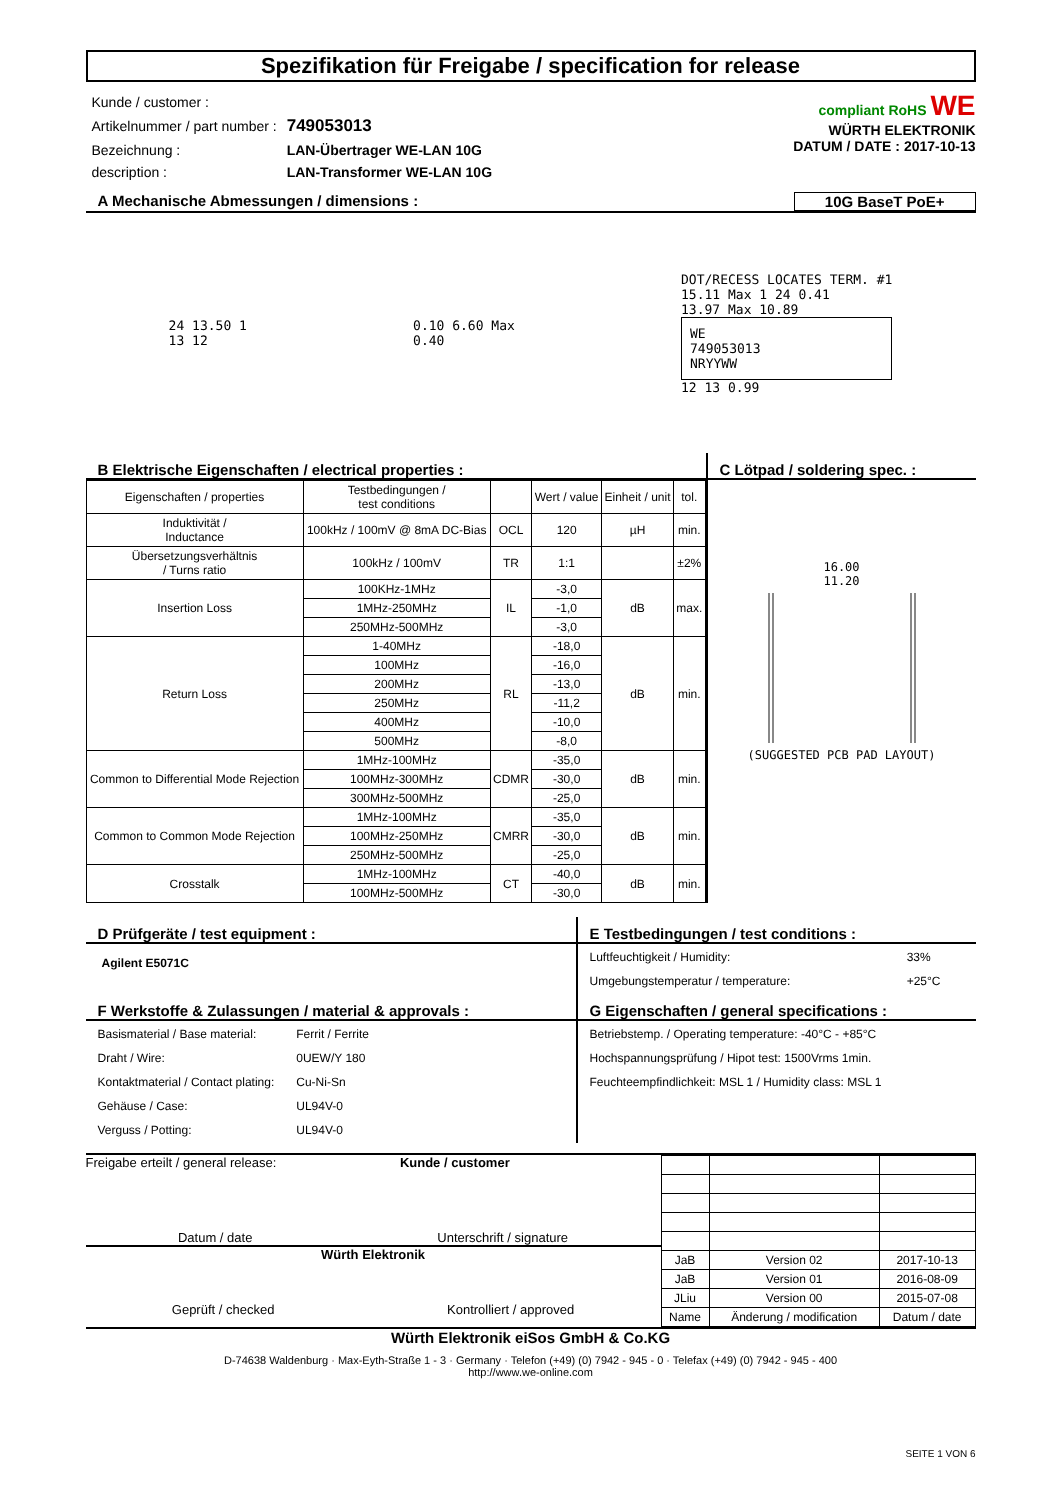Spezifikation für Freigabe / specification for release
| Kunde / customer : | |
| Artikelnummer / part number : | 749053013 |
| Bezeichnung : | LAN-Übertrager WE-LAN 10G |
| description : | LAN-Transformer WE-LAN 10G |
compliant RoHS WE
WÜRTH ELEKTRONIK
DATUM / DATE : 2017-10-13
A Mechanische Abmessungen / dimensions : 10G BaseT PoE+
24 13.50 1
13 12
0.10 6.60 Max
0.40
DOT/RECESS LOCATES TERM. #1
15.11 Max 1 24 0.41
13.97 Max 10.89
WE
749053013
NRYYWW
12 13 0.99
B Elektrische Eigenschaften / electrical properties :
| Eigenschaften / properties | Testbedingungen / test conditions | | Wert / value | Einheit / unit | tol. |
| --- | --- | --- | --- | --- | --- |
| Induktivität / Inductance | 100kHz / 100mV @ 8mA DC-Bias | OCL | 120 | µH | min. |
| Übersetzungsverhältnis / Turns ratio | 100kHz / 100mV | TR | 1:1 | | ±2% |
| Insertion Loss | 100KHz-1MHz | IL | -3,0 | dB | max. |
| | 1MHz-250MHz | | -1,0 | | |
| | 250MHz-500MHz | | -3,0 | | |
| Return Loss | 1-40MHz | RL | -18,0 | dB | min. |
| | 100MHz | | -16,0 | | |
| | 200MHz | | -13,0 | | |
| | 250MHz | | -11,2 | | |
| | 400MHz | | -10,0 | | |
| | 500MHz | | -8,0 | | |
| Common to Differential Mode Rejection | 1MHz-100MHz | CDMR | -35,0 | dB | min. |
| | 100MHz-300MHz | | -30,0 | | |
| | 300MHz-500MHz | | -25,0 | | |
| Common to Common Mode Rejection | 1MHz-100MHz | CMRR | -35,0 | dB | min. |
| | 100MHz-250MHz | | -30,0 | | |
| | 250MHz-500MHz | | -25,0 | | |
| Crosstalk | 1MHz-100MHz | CT | -40,0 | dB | min. |
| | 100MHz-500MHz | | -30,0 | | |
C Lötpad / soldering spec. :
16.00
11.20
(SUGGESTED PCB PAD LAYOUT)
D Prüfgeräte / test equipment :
Agilent E5071C
E Testbedingungen / test conditions :
| Luftfeuchtigkeit / Humidity: | 33% |
| Umgebungstemperatur / temperature: | +25°C |
F Werkstoffe & Zulassungen / material & approvals :
| Basismaterial / Base material: | Ferrit / Ferrite |
| Draht / Wire: | 0UEW/Y 180 |
| Kontaktmaterial / Contact plating: | Cu-Ni-Sn |
| Gehäuse / Case: | UL94V-0 |
| Verguss / Potting: | UL94V-0 |
G Eigenschaften / general specifications :
| Betriebstemp. / Operating temperature: -40°C - +85°C |
| Hochspannungsprüfung / Hipot test: 1500Vrms 1min. |
| Feuchteempfindlichkeit: MSL 1 / Humidity class: MSL 1 |
Freigabe erteilt / general release: Kunde / customer
Datum / date Unterschrift / signature
Würth Elektronik
Geprüft / checked Kontrolliert / approved
| JaB | Version 02 | 2017-10-13 |
| JaB | Version 01 | 2016-08-09 |
| JLiu | Version 00 | 2015-07-08 |
| Name | Änderung / modification | Datum / date |
Würth Elektronik eiSos GmbH & Co.KG
D-74638 Waldenburg · Max-Eyth-Straße 1 - 3 · Germany · Telefon (+49) (0) 7942 - 945 - 0 · Telefax (+49) (0) 7942 - 945 - 400
http://www.we-online.com
SEITE 1 VON 6